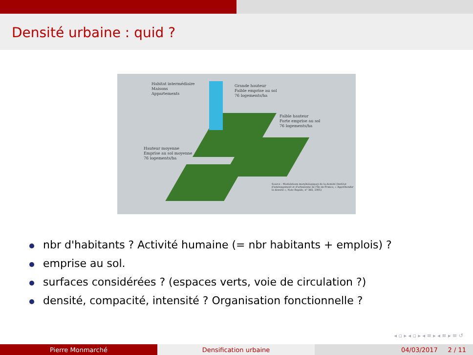Densité urbaine : quid ?
Habitat intermédiaire
Maisons
Appartements
Grande hauteur
Faible emprise au sol
76 logements/ha
Faible hauteur
Forte emprise au sol
76 logements/ha
Hauteur moyenne
Emprise au sol moyenne
76 logements/ha
Source : Modulations morphologiques de la densité (Institut d'aménagement et d'urbanisme de l'Île-de-France, « Appréhender la densité », Note Rapide, n° 383, 2005)
nbr d'habitants ? Activité humaine (= nbr habitants + emplois) ?
emprise au sol.
surfaces considérées ? (espaces verts, voie de circulation ?)
densité, compacité, intensité ? Organisation fonctionnelle ?
◂ ▫ ▸ ◂ ▫ ▸ ◂ ≡ ▸ ◂ ≡ ▸ ≡ ↺
Pierre Monmarché Densification urbaine 04/03/2017 2 / 11